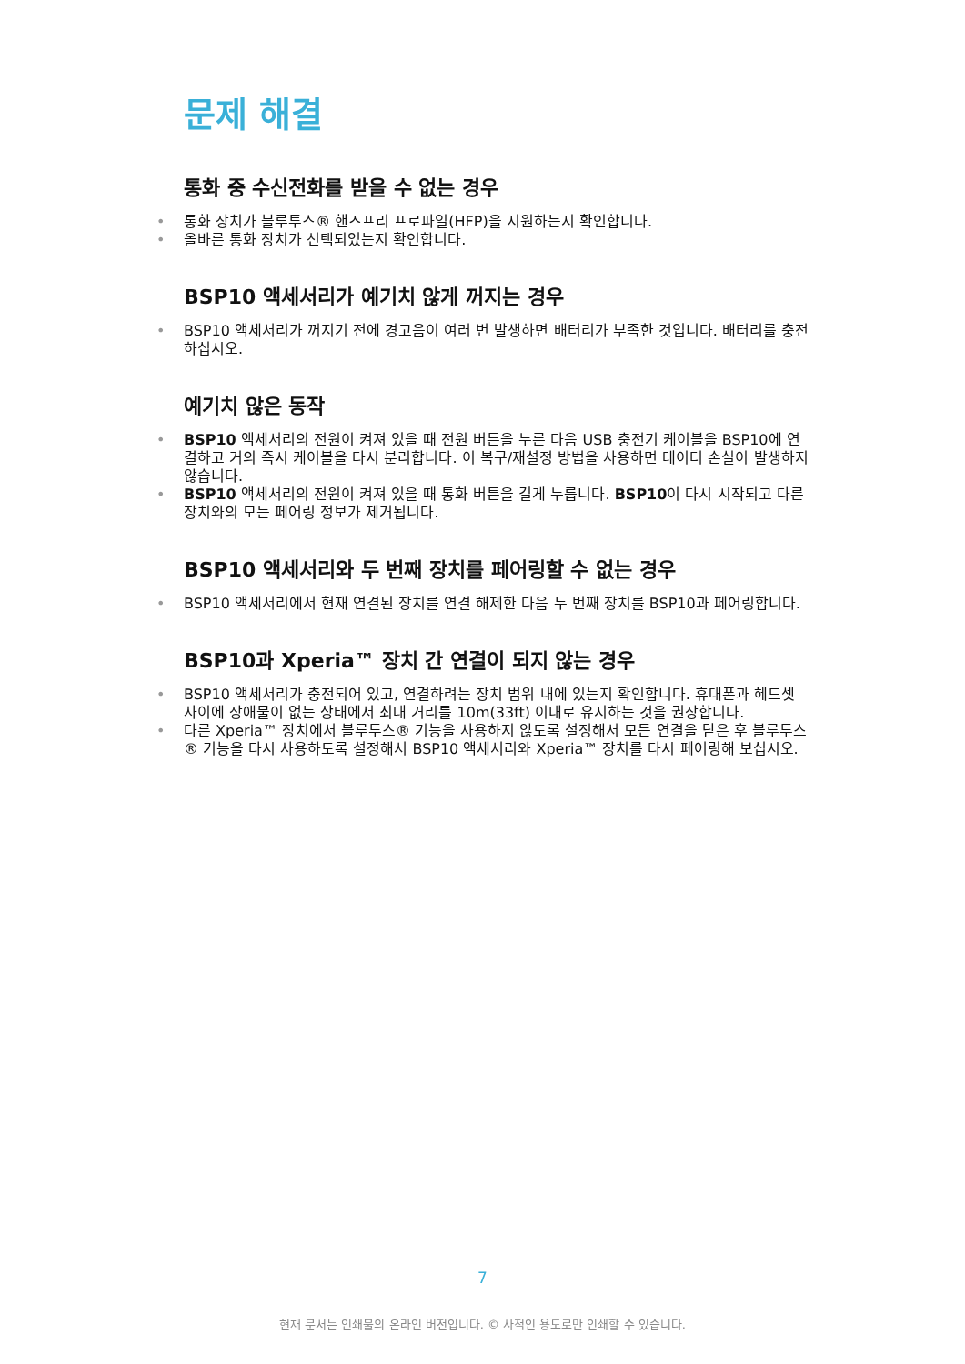문제 해결
통화 중 수신전화를 받을 수 없는 경우
• 통화 장치가 블루투스® 핸즈프리 프로파일(HFP)을 지원하는지 확인합니다.
• 올바른 통화 장치가 선택되었는지 확인합니다.
BSP10 액세서리가 예기치 않게 꺼지는 경우
• BSP10 액세서리가 꺼지기 전에 경고음이 여러 번 발생하면 배터리가 부족한 것입니다. 배터리를 충전하십시오.
예기치 않은 동작
• BSP10 액세서리의 전원이 켜져 있을 때 전원 버튼을 누른 다음 USB 충전기 케이블을 BSP10에 연결하고 거의 즉시 케이블을 다시 분리합니다. 이 복구/재설정 방법을 사용하면 데이터 손실이 발생하지 않습니다.
• BSP10 액세서리의 전원이 켜져 있을 때 통화 버튼을 길게 누릅니다. BSP10이 다시 시작되고 다른 장치와의 모든 페어링 정보가 제거됩니다.
BSP10 액세서리와 두 번째 장치를 페어링할 수 없는 경우
• BSP10 액세서리에서 현재 연결된 장치를 연결 해제한 다음 두 번째 장치를 BSP10과 페어링합니다.
BSP10과 Xperia™ 장치 간 연결이 되지 않는 경우
• BSP10 액세서리가 충전되어 있고, 연결하려는 장치 범위 내에 있는지 확인합니다. 휴대폰과 헤드셋 사이에 장애물이 없는 상태에서 최대 거리를 10m(33ft) 이내로 유지하는 것을 권장합니다.
• 다른 Xperia™ 장치에서 블루투스® 기능을 사용하지 않도록 설정해서 모든 연결을 닫은 후 블루투스® 기능을 다시 사용하도록 설정해서 BSP10 액세서리와 Xperia™ 장치를 다시 페어링해 보십시오.
7
현재 문서는 인쇄물의 온라인 버전입니다. © 사적인 용도로만 인쇄할 수 있습니다.